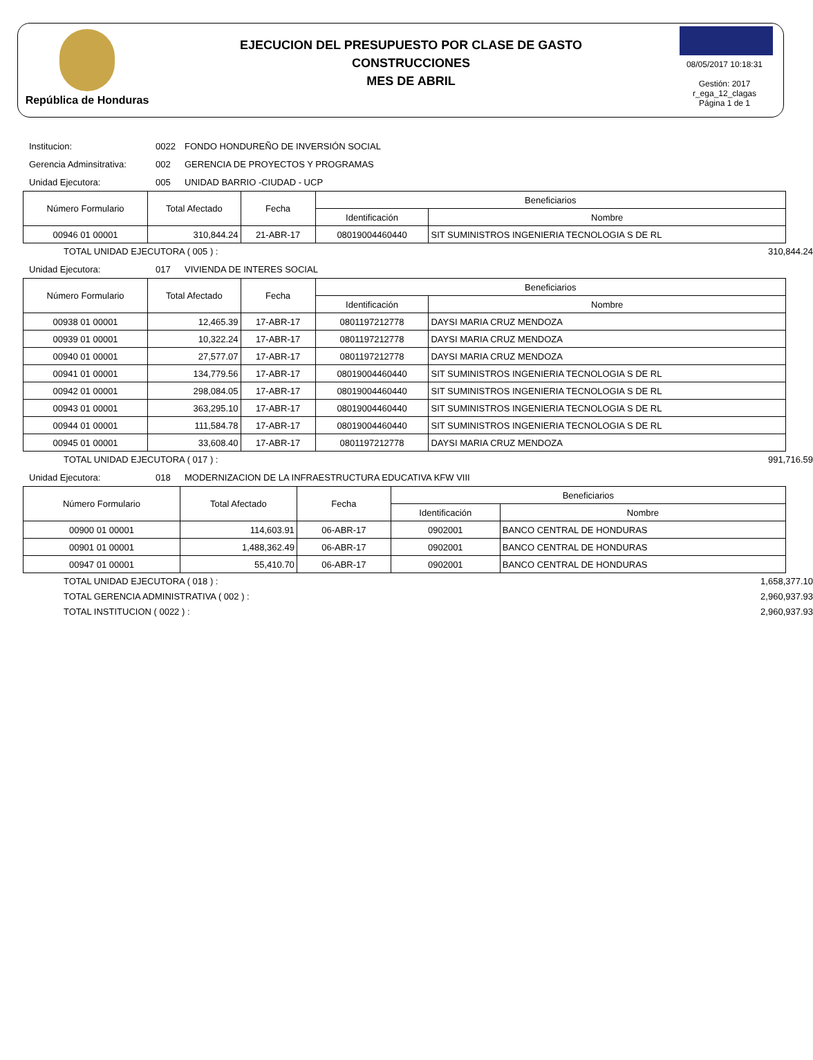República de Honduras
EJECUCION DEL PRESUPUESTO POR CLASE DE GASTO
CONSTRUCCIONES
MES DE ABRIL
08/05/2017 10:18:31
Gestión: 2017
r_ega_12_clagas
Página 1 de 1
Institucion: 0022 FONDO HONDUREÑO DE INVERSIÓN SOCIAL
Gerencia Adminsitrativa: 002 GERENCIA DE PROYECTOS Y PROGRAMAS
Unidad Ejecutora: 005 UNIDAD BARRIO -CIUDAD - UCP
| Número Formulario | Total Afectado | Fecha | Beneficiarios | |
| --- | --- | --- | --- | --- |
| | | | Identificación | Nombre |
| 00946 01 00001 | 310,844.24 | 21-ABR-17 | 08019004460440 | SIT SUMINISTROS INGENIERIA TECNOLOGIA S DE RL |
TOTAL UNIDAD EJECUTORA ( 005 ) : 310,844.24
Unidad Ejecutora: 017 VIVIENDA DE INTERES SOCIAL
| Número Formulario | Total Afectado | Fecha | Beneficiarios | |
| --- | --- | --- | --- | --- |
| | | | Identificación | Nombre |
| 00938 01 00001 | 12,465.39 | 17-ABR-17 | 0801197212778 | DAYSI MARIA CRUZ MENDOZA |
| 00939 01 00001 | 10,322.24 | 17-ABR-17 | 0801197212778 | DAYSI MARIA CRUZ MENDOZA |
| 00940 01 00001 | 27,577.07 | 17-ABR-17 | 0801197212778 | DAYSI MARIA CRUZ MENDOZA |
| 00941 01 00001 | 134,779.56 | 17-ABR-17 | 08019004460440 | SIT SUMINISTROS INGENIERIA TECNOLOGIA S DE RL |
| 00942 01 00001 | 298,084.05 | 17-ABR-17 | 08019004460440 | SIT SUMINISTROS INGENIERIA TECNOLOGIA S DE RL |
| 00943 01 00001 | 363,295.10 | 17-ABR-17 | 08019004460440 | SIT SUMINISTROS INGENIERIA TECNOLOGIA S DE RL |
| 00944 01 00001 | 111,584.78 | 17-ABR-17 | 08019004460440 | SIT SUMINISTROS INGENIERIA TECNOLOGIA S DE RL |
| 00945 01 00001 | 33,608.40 | 17-ABR-17 | 0801197212778 | DAYSI MARIA CRUZ MENDOZA |
TOTAL UNIDAD EJECUTORA ( 017 ) : 991,716.59
Unidad Ejecutora: 018 MODERNIZACION DE LA INFRAESTRUCTURA EDUCATIVA KFW VIII
| Número Formulario | Total Afectado | Fecha | Beneficiarios | |
| --- | --- | --- | --- | --- |
| | | | Identificación | Nombre |
| 00900 01 00001 | 114,603.91 | 06-ABR-17 | 0902001 | BANCO CENTRAL DE HONDURAS |
| 00901 01 00001 | 1,488,362.49 | 06-ABR-17 | 0902001 | BANCO CENTRAL DE HONDURAS |
| 00947 01 00001 | 55,410.70 | 06-ABR-17 | 0902001 | BANCO CENTRAL DE HONDURAS |
TOTAL UNIDAD EJECUTORA ( 018 ) : 1,658,377.10
TOTAL GERENCIA ADMINISTRATIVA ( 002 ) : 2,960,937.93
TOTAL INSTITUCION ( 0022 ) : 2,960,937.93